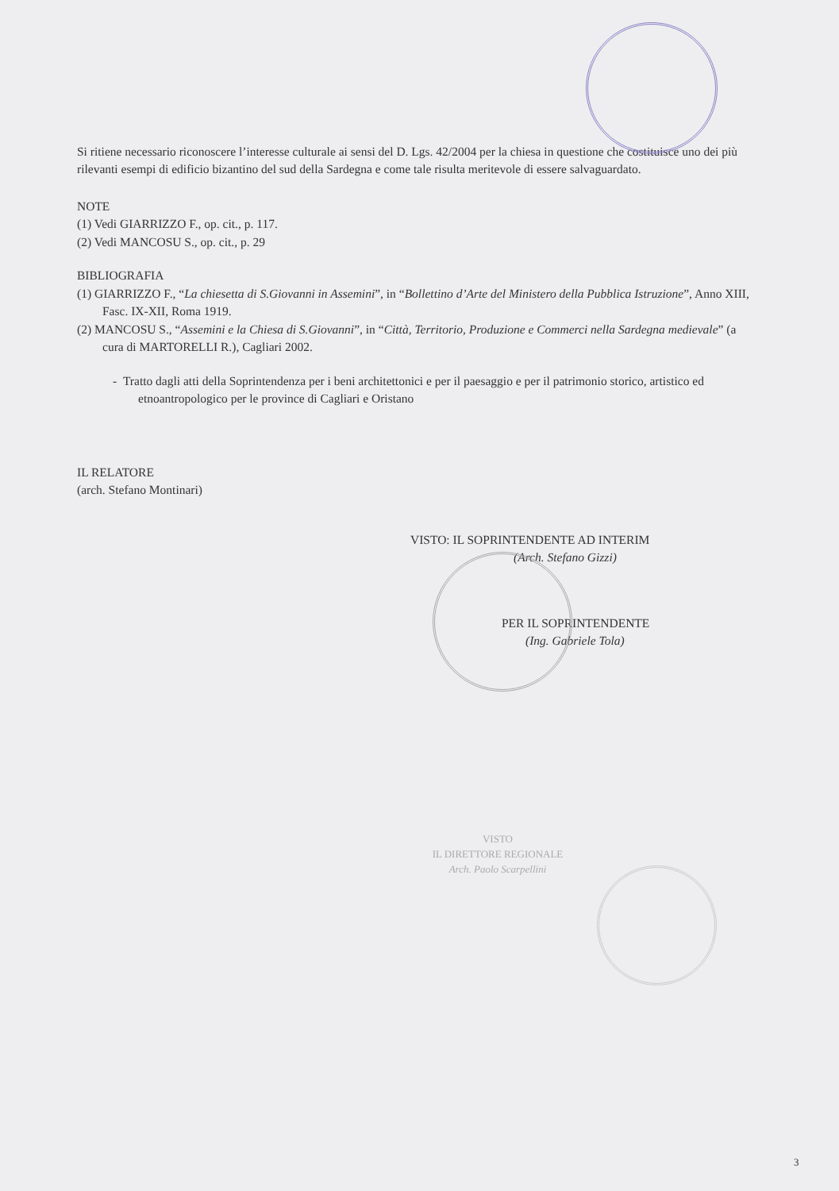Si ritiene necessario riconoscere l’interesse culturale ai sensi del D. Lgs. 42/2004 per la chiesa in questione che costituisce uno dei più rilevanti esempi di edificio bizantino del sud della Sardegna e come tale risulta meritevole di essere salvaguardato.
NOTE
(1) Vedi GIARRIZZO F., op. cit., p. 117.
(2) Vedi MANCOSU S., op. cit., p. 29
BIBLIOGRAFIA
(1) GIARRIZZO F., “La chiesetta di S.Giovanni in Assemini”, in “Bollettino d’Arte del Ministero della Pubblica Istruzione”, Anno XIII, Fasc. IX-XII, Roma 1919.
(2) MANCOSU S., “Assemini e la Chiesa di S.Giovanni”, in “Città, Territorio, Produzione e Commerci nella Sardegna medievale” (a cura di MARTORELLI R.), Cagliari 2002.
- Tratto dagli atti della Soprintendenza per i beni architettonici e per il paesaggio e per il patrimonio storico, artistico ed etnoantropologico per le province di Cagliari e Oristano
IL RELATORE
(arch. Stefano Montinari)
VISTO: IL SOPRINTENDENTE AD INTERIM
(Arch. Stefano Gizzi)
PER IL SOPRINTENDENTE
(Ing. Gabriele Tola)
VISTO
IL DIRETTORE REGIONALE
Arch. Paolo Scarpellini
3